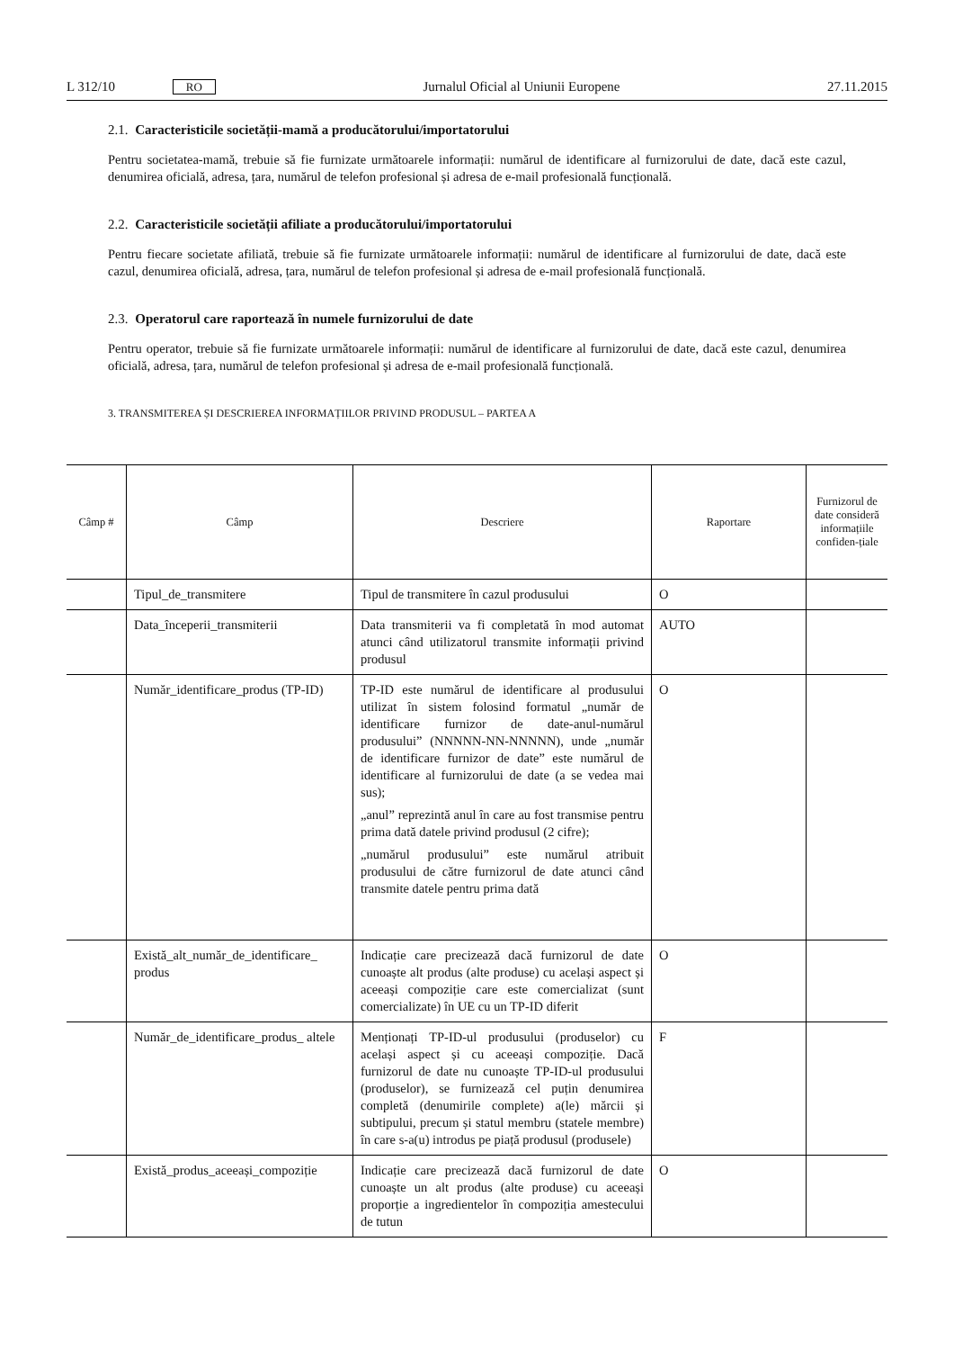L 312/10 RO Jurnalul Oficial al Uniunii Europene 27.11.2015
2.1. Caracteristicile societății-mamă a producătorului/importatorului
Pentru societatea-mamă, trebuie să fie furnizate următoarele informații: numărul de identificare al furnizorului de date, dacă este cazul, denumirea oficială, adresa, țara, numărul de telefon profesional și adresa de e-mail profesională funcțională.
2.2. Caracteristicile societății afiliate a producătorului/importatorului
Pentru fiecare societate afiliată, trebuie să fie furnizate următoarele informații: numărul de identificare al furnizorului de date, dacă este cazul, denumirea oficială, adresa, țara, numărul de telefon profesional și adresa de e-mail profesională funcțională.
2.3. Operatorul care raportează în numele furnizorului de date
Pentru operator, trebuie să fie furnizate următoarele informații: numărul de identificare al furnizorului de date, dacă este cazul, denumirea oficială, adresa, țara, numărul de telefon profesional și adresa de e-mail profesională funcțională.
3. TRANSMITEREA ȘI DESCRIEREA INFORMAȚIILOR PRIVIND PRODUSUL – PARTEA A
| Câmp # | Câmp | Descriere | Raportare | Furnizorul de date consideră informațiile confiden-țiale |
| --- | --- | --- | --- | --- |
| | Tipul_de_transmitere | Tipul de transmitere în cazul produsului | O | |
| | Data_începerii_transmiterii | Data transmiterii va fi completată în mod automat atunci când utilizatorul transmite informații privind produsul | AUTO | |
| | Număr_identificare_produs (TP-ID) | TP-ID este numărul de identificare al produsului utilizat în sistem folosind formatul „număr de identificare furnizor de date-anul-numărul produsului” (NNNNN-NN-NNNNN), unde „număr de identificare furnizor de date” este numărul de identificare al furnizorului de date (a se vedea mai sus); „anul” reprezintă anul în care au fost transmise pentru prima dată datele privind produsul (2 cifre); „numărul produsului” este numărul atribuit produsului de către furnizorul de date atunci când transmite datele pentru prima dată | O | |
| | Există_alt_număr_de_identificare_ produs | Indicație care precizează dacă furnizorul de date cunoaște alt produs (alte produse) cu același aspect și aceeași compoziție care este comercializat (sunt comercializate) în UE cu un TP-ID diferit | O | |
| | Număr_de_identificare_produs_ altele | Menționați TP-ID-ul produsului (produselor) cu același aspect și cu aceeași compoziție. Dacă furnizorul de date nu cunoaște TP-ID-ul produsului (produselor), se furnizează cel puțin denumirea completă (denumirile complete) a(le) mărcii și subtipului, precum și statul membru (statele membre) în care s-a(u) introdus pe piață produsul (produsele) | F | |
| | Există_produs_aceeași_compoziție | Indicație care precizează dacă furnizorul de date cunoaște un alt produs (alte produse) cu aceeași proporție a ingredientelor în compoziția amestecului de tutun | O | |